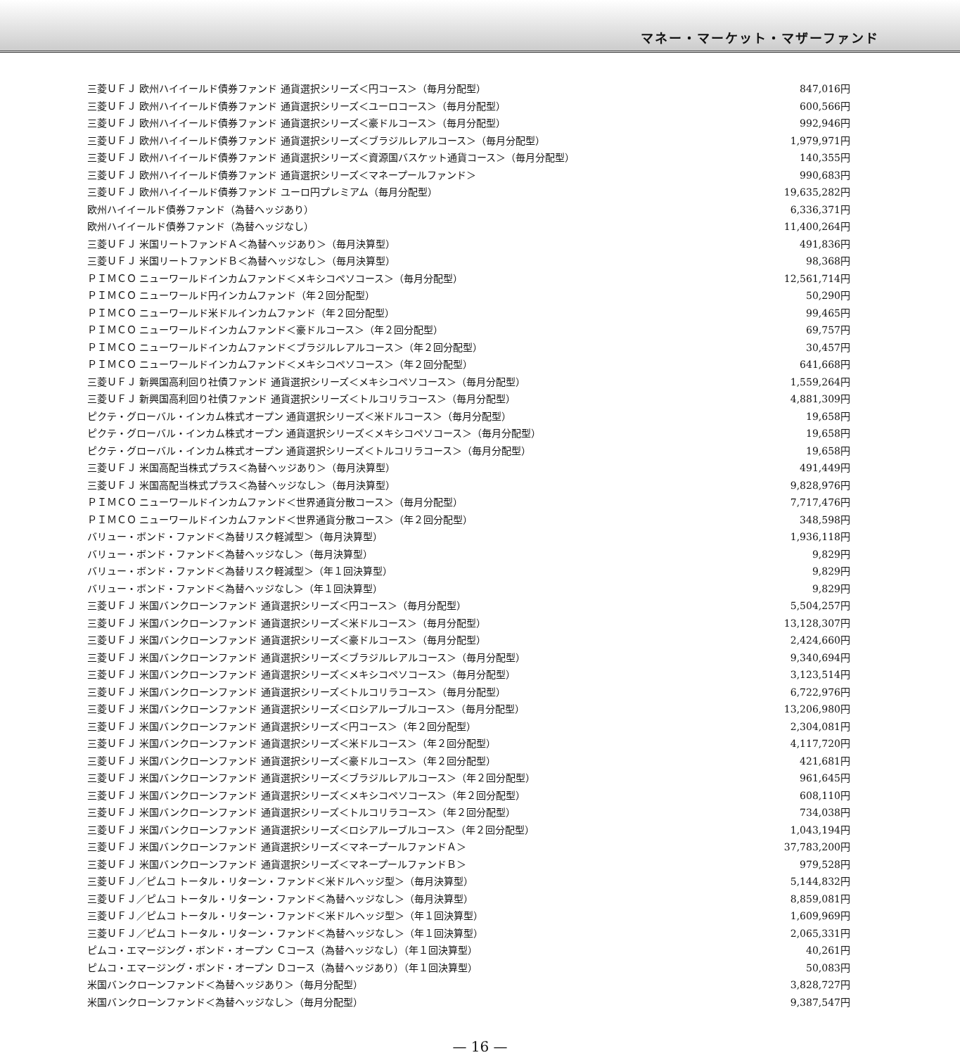マネー・マーケット・マザーファンド
| 三菱ＵＦＪ 欧州ハイイールド債券ファンド 通貨選択シリーズ＜円コース＞（毎月分配型） | 847,016円 |
| 三菱ＵＦＪ 欧州ハイイールド債券ファンド 通貨選択シリーズ＜ユーロコース＞（毎月分配型） | 600,566円 |
| 三菱ＵＦＪ 欧州ハイイールド債券ファンド 通貨選択シリーズ＜豪ドルコース＞（毎月分配型） | 992,946円 |
| 三菱ＵＦＪ 欧州ハイイールド債券ファンド 通貨選択シリーズ＜ブラジルレアルコース＞（毎月分配型） | 1,979,971円 |
| 三菱ＵＦＪ 欧州ハイイールド債券ファンド 通貨選択シリーズ＜資源国バスケット通貨コース＞（毎月分配型） | 140,355円 |
| 三菱ＵＦＪ 欧州ハイイールド債券ファンド 通貨選択シリーズ＜マネープールファンド＞ | 990,683円 |
| 三菱ＵＦＪ 欧州ハイイールド債券ファンド ユーロ円プレミアム（毎月分配型） | 19,635,282円 |
| 欧州ハイイールド債券ファンド（為替ヘッジあり） | 6,336,371円 |
| 欧州ハイイールド債券ファンド（為替ヘッジなし） | 11,400,264円 |
| 三菱ＵＦＪ 米国リートファンドＡ＜為替ヘッジあり＞（毎月決算型） | 491,836円 |
| 三菱ＵＦＪ 米国リートファンドＢ＜為替ヘッジなし＞（毎月決算型） | 98,368円 |
| ＰＩＭＣＯ ニューワールドインカムファンド＜メキシコペソコース＞（毎月分配型） | 12,561,714円 |
| ＰＩＭＣＯ ニューワールド円インカムファンド（年２回分配型） | 50,290円 |
| ＰＩＭＣＯ ニューワールド米ドルインカムファンド（年２回分配型） | 99,465円 |
| ＰＩＭＣＯ ニューワールドインカムファンド＜豪ドルコース＞（年２回分配型） | 69,757円 |
| ＰＩＭＣＯ ニューワールドインカムファンド＜ブラジルレアルコース＞（年２回分配型） | 30,457円 |
| ＰＩＭＣＯ ニューワールドインカムファンド＜メキシコペソコース＞（年２回分配型） | 641,668円 |
| 三菱ＵＦＪ 新興国高利回り社債ファンド 通貨選択シリーズ＜メキシコペソコース＞（毎月分配型） | 1,559,264円 |
| 三菱ＵＦＪ 新興国高利回り社債ファンド 通貨選択シリーズ＜トルコリラコース＞（毎月分配型） | 4,881,309円 |
| ピクテ・グローバル・インカム株式オープン 通貨選択シリーズ＜米ドルコース＞（毎月分配型） | 19,658円 |
| ピクテ・グローバル・インカム株式オープン 通貨選択シリーズ＜メキシコペソコース＞（毎月分配型） | 19,658円 |
| ピクテ・グローバル・インカム株式オープン 通貨選択シリーズ＜トルコリラコース＞（毎月分配型） | 19,658円 |
| 三菱ＵＦＪ 米国高配当株式プラス＜為替ヘッジあり＞（毎月決算型） | 491,449円 |
| 三菱ＵＦＪ 米国高配当株式プラス＜為替ヘッジなし＞（毎月決算型） | 9,828,976円 |
| ＰＩＭＣＯ ニューワールドインカムファンド＜世界通貨分散コース＞（毎月分配型） | 7,717,476円 |
| ＰＩＭＣＯ ニューワールドインカムファンド＜世界通貨分散コース＞（年２回分配型） | 348,598円 |
| バリュー・ボンド・ファンド＜為替リスク軽減型＞（毎月決算型） | 1,936,118円 |
| バリュー・ボンド・ファンド＜為替ヘッジなし＞（毎月決算型） | 9,829円 |
| バリュー・ボンド・ファンド＜為替リスク軽減型＞（年１回決算型） | 9,829円 |
| バリュー・ボンド・ファンド＜為替ヘッジなし＞（年１回決算型） | 9,829円 |
| 三菱ＵＦＪ 米国バンクローンファンド 通貨選択シリーズ＜円コース＞（毎月分配型） | 5,504,257円 |
| 三菱ＵＦＪ 米国バンクローンファンド 通貨選択シリーズ＜米ドルコース＞（毎月分配型） | 13,128,307円 |
| 三菱ＵＦＪ 米国バンクローンファンド 通貨選択シリーズ＜豪ドルコース＞（毎月分配型） | 2,424,660円 |
| 三菱ＵＦＪ 米国バンクローンファンド 通貨選択シリーズ＜ブラジルレアルコース＞（毎月分配型） | 9,340,694円 |
| 三菱ＵＦＪ 米国バンクローンファンド 通貨選択シリーズ＜メキシコペソコース＞（毎月分配型） | 3,123,514円 |
| 三菱ＵＦＪ 米国バンクローンファンド 通貨選択シリーズ＜トルコリラコース＞（毎月分配型） | 6,722,976円 |
| 三菱ＵＦＪ 米国バンクローンファンド 通貨選択シリーズ＜ロシアルーブルコース＞（毎月分配型） | 13,206,980円 |
| 三菱ＵＦＪ 米国バンクローンファンド 通貨選択シリーズ＜円コース＞（年２回分配型） | 2,304,081円 |
| 三菱ＵＦＪ 米国バンクローンファンド 通貨選択シリーズ＜米ドルコース＞（年２回分配型） | 4,117,720円 |
| 三菱ＵＦＪ 米国バンクローンファンド 通貨選択シリーズ＜豪ドルコース＞（年２回分配型） | 421,681円 |
| 三菱ＵＦＪ 米国バンクローンファンド 通貨選択シリーズ＜ブラジルレアルコース＞（年２回分配型） | 961,645円 |
| 三菱ＵＦＪ 米国バンクローンファンド 通貨選択シリーズ＜メキシコペソコース＞（年２回分配型） | 608,110円 |
| 三菱ＵＦＪ 米国バンクローンファンド 通貨選択シリーズ＜トルコリラコース＞（年２回分配型） | 734,038円 |
| 三菱ＵＦＪ 米国バンクローンファンド 通貨選択シリーズ＜ロシアルーブルコース＞（年２回分配型） | 1,043,194円 |
| 三菱ＵＦＪ 米国バンクローンファンド 通貨選択シリーズ＜マネープールファンドＡ＞ | 37,783,200円 |
| 三菱ＵＦＪ 米国バンクローンファンド 通貨選択シリーズ＜マネープールファンドＢ＞ | 979,528円 |
| 三菱ＵＦＪ／ピムコ トータル・リターン・ファンド＜米ドルヘッジ型＞（毎月決算型） | 5,144,832円 |
| 三菱ＵＦＪ／ピムコ トータル・リターン・ファンド＜為替ヘッジなし＞（毎月決算型） | 8,859,081円 |
| 三菱ＵＦＪ／ピムコ トータル・リターン・ファンド＜米ドルヘッジ型＞（年１回決算型） | 1,609,969円 |
| 三菱ＵＦＪ／ピムコ トータル・リターン・ファンド＜為替ヘッジなし＞（年１回決算型） | 2,065,331円 |
| ピムコ・エマージング・ボンド・オープン Ｃコース（為替ヘッジなし）（年１回決算型） | 40,261円 |
| ピムコ・エマージング・ボンド・オープン Ｄコース（為替ヘッジあり）（年１回決算型） | 50,083円 |
| 米国バンクローンファンド＜為替ヘッジあり＞（毎月分配型） | 3,828,727円 |
| 米国バンクローンファンド＜為替ヘッジなし＞（毎月分配型） | 9,387,547円 |
— 16 —